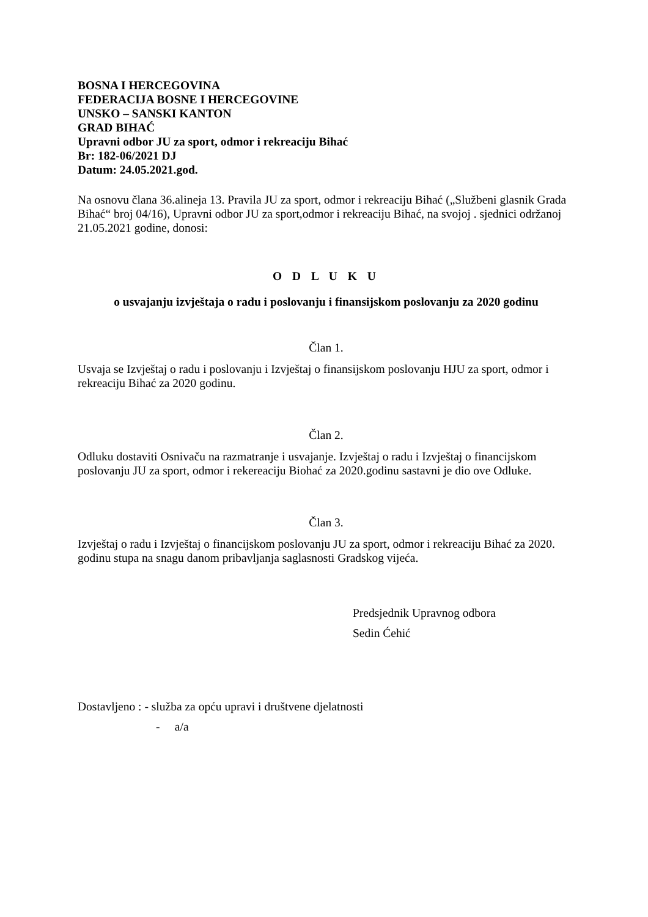BOSNA I HERCEGOVINA
FEDERACIJA BOSNE I HERCEGOVINE
UNSKO – SANSKI KANTON
GRAD BIHAĆ
Upravni odbor JU za sport, odmor i rekreaciju Bihać
Br: 182-06/2021 DJ
Datum: 24.05.2021.god.
Na osnovu člana 36.alineja 13. Pravila JU za sport, odmor i rekreaciju Bihać („Službeni glasnik Grada Bihać“ broj 04/16), Upravni odbor JU za sport,odmor i rekreaciju Bihać, na svojoj . sjednici održanoj 21.05.2021 godine, donosi:
O D L U K U
o usvajanju izvještaja o radu i poslovanju i finansijskom poslovanju za 2020 godinu
Član 1.
Usvaja se Izvještaj o radu i poslovanju i Izvještaj o finansijskom poslovanju HJU za sport, odmor i rekreaciju Bihać za 2020 godinu.
Član 2.
Odluku dostaviti Osnivaču na razmatranje i usvajanje. Izvještaj o radu i Izvještaj o financijskom poslovanju JU za sport, odmor i rekereaciju Biohać za 2020.godinu sastavni je dio ove Odluke.
Član 3.
Izvještaj o radu i Izvještaj o financijskom poslovanju JU za sport, odmor i rekreaciju Bihać za 2020. godinu stupa na snagu danom pribavljanja saglasnosti Gradskog vijeća.
Predsjednik Upravnog odbora
Sedin Ćehić
Dostavljeno : - služba za opću upravi i društvene djelatnosti
- a/a